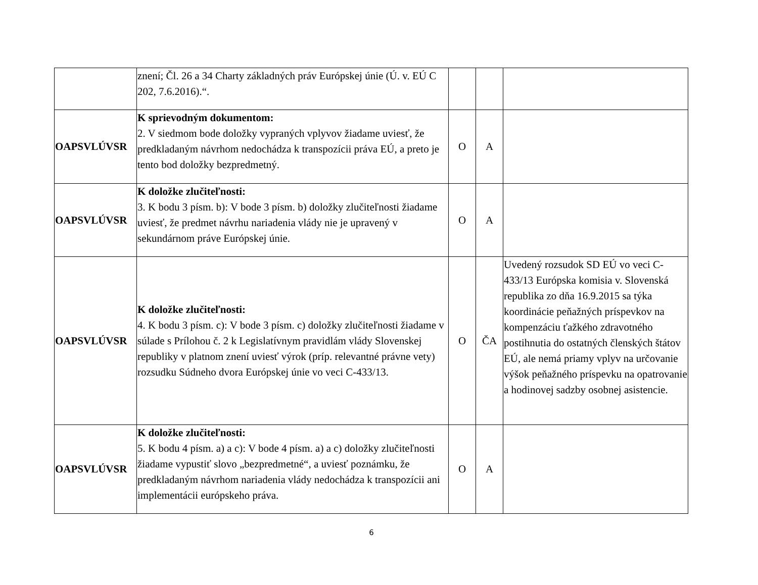| | znení; Čl. 26 a 34 Charty základných práv Európskej únie (Ú. v. EÚ C 202, 7.6.2016).“. | | | |
| OAPSVLÚVSR | K sprievodným dokumentom: 2. V siedmom bode doložky vypraných vplyvov žiadame uviesť, že predkladaným návrhom nedochádza k transpozícii práva EÚ, a preto je tento bod doložky bezpredmetný. | O | A | |
| OAPSVLÚVSR | K doložke zlučiteľnosti: 3. K bodu 3 písm. b): V bode 3 písm. b) doložky zlučiteľnosti žiadame uviesť, že predmet návrhu nariadenia vlády nie je upravený v sekundárnom práve Európskej únie. | O | A | |
| OAPSVLÚVSR | K doložke zlučiteľnosti: 4. K bodu 3 písm. c): V bode 3 písm. c) doložky zlučiteľnosti žiadame v súlade s Prílohou č. 2 k Legislatívnym pravidlám vlády Slovenskej republiky v platnom znení uviesť výrok (príp. relevantné právne vety) rozsudku Súdneho dvora Európskej únie vo veci C-433/13. | O | ČA | Uvedený rozsudok SD EÚ vo veci C-433/13 Európska komisia v. Slovenská republika zo dňa 16.9.2015 sa týka koordinácie peňažných príspevkov na kompenzáciu ťažkého zdravotného postihnutia do ostatných členských štátov EÚ, ale nemá priamy vplyv na určovanie výšok peňažného príspevku na opatrovanie a hodinovej sadzby osobnej asistencie. |
| OAPSVLÚVSR | K doložke zlučiteľnosti: 5. K bodu 4 písm. a) a c): V bode 4 písm. a) a c) doložky zlučiteľnosti žiadame vypustiť slovo „bezpredmetné“, a uviesť poznámku, že predkladaným návrhom nariadenia vlády nedochádza k transpozícii ani implementácii európskeho práva. | O | A | |
6